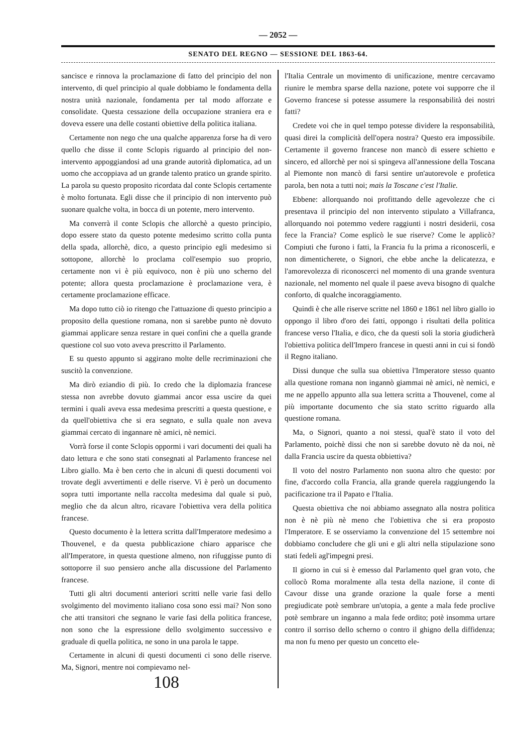— 2052 —
SENATO DEL REGNO — SESSIONE DEL 1863-64.
sancisce e rinnova la proclamazione di fatto del principio del non intervento, di quel principio al quale dobbiamo le fondamenta della nostra unità nazionale, fondamenta per tal modo afforzate e consolidate. Questa cessazione della occupazione straniera era e doveva essere una delle costanti obiettive della politica italiana.
Certamente non nego che una qualche apparenza forse ha di vero quello che disse il conte Sclopis riguardo al principio del non-intervento appoggiandosi ad una grande autorità diplomatica, ad un uomo che accoppiava ad un grande talento pratico un grande spirito. La parola su questo proposito ricordata dal conte Sclopis certamente è molto fortunata. Egli disse che il principio di non intervento può suonare qualche volta, in bocca di un potente, mero intervento.
Ma converrà il conte Sclopis che allorchè a questo principio, dopo essere stato da questo potente medesimo scritto colla punta della spada, allorchè, dico, a questo principio egli medesimo si sottopone, allorchè lo proclama coll'esempio suo proprio, certamente non vi è più equivoco, non è più uno scherno del potente; allora questa proclamazione è proclamazione vera, è certamente proclamazione efficace.
Ma dopo tutto ciò io ritengo che l'attuazione di questo principio a proposito della questione romana, non si sarebbe punto nè dovuto giammai applicare senza restare in quei confini che a quella grande questione col suo voto aveva prescritto il Parlamento.
E su questo appunto si aggirano molte delle recriminazioni che suscitò la convenzione.
Ma dirò eziandio di più. Io credo che la diplomazia francese stessa non avrebbe dovuto giammai ancor essa uscire da quei termini i quali aveva essa medesima prescritti a questa questione, e da quell'obiettiva che si era segnato, e sulla quale non aveva giammai cercato di ingannare nè amici, nè nemici.
Vorrà forse il conte Sclopis oppormi i vari documenti dei quali ha dato lettura e che sono stati consegnati al Parlamento francese nel Libro giallo. Ma è ben certo che in alcuni di questi documenti voi trovate degli avvertimenti e delle riserve. Vi è però un documento sopra tutti importante nella raccolta medesima dal quale si può, meglio che da alcun altro, ricavare l'obiettiva vera della politica francese.
Questo documento è la lettera scritta dall'Imperatore medesimo a Thouvenel, e da questa pubblicazione chiaro apparisce che all'Imperatore, in questa questione almeno, non rifuggisse punto di sottoporre il suo pensiero anche alla discussione del Parlamento francese.
Tutti gli altri documenti anteriori scritti nelle varie fasi dello svolgimento del movimento italiano cosa sono essi mai? Non sono che atti transitori che segnano le varie fasi della politica francese, non sono che la espressione dello svolgimento successivo e graduale di quella politica, ne sono in una parola le tappe.
Certamente in alcuni di questi documenti ci sono delle riserve. Ma, Signori, mentre noi compievamo nel-
108
l'Italia Centrale un movimento di unificazione, mentre cercavamo riunire le membra sparse della nazione, potete voi supporre che il Governo francese si potesse assumere la responsabilità dei nostri fatti?
Credete voi che in quel tempo potesse dividere la responsabilità, quasi direi la complicità dell'opera nostra? Questo era impossibile. Certamente il governo francese non mancò di essere schietto e sincero, ed allorchè per noi si spingeva all'annessione della Toscana al Piemonte non mancò di farsi sentire un'autorevole e profetica parola, ben nota a tutti noi; mais la Toscane c'est l'Italie.
Ebbene: allorquando noi profittando delle agevolezze che ci presentava il principio del non intervento stipulato a Villafranca, allorquando noi potemmo vedere raggiunti i nostri desiderii, cosa fece la Francia? Come esplicò le sue riserve? Come le applicò? Compiuti che furono i fatti, la Francia fu la prima a riconoscerli, e non dimenticherete, o Signori, che ebbe anche la delicatezza, e l'amorevolezza di riconoscerci nel momento di una grande sventura nazionale, nel momento nel quale il paese aveva bisogno di qualche conforto, di qualche incoraggiamento.
Quindi è che alle riserve scritte nel 1860 e 1861 nel libro giallo io oppongo il libro d'oro dei fatti, oppongo i risultati della politica francese verso l'Italia, e dico, che da questi soli la storia giudicherà l'obiettiva politica dell'Impero francese in questi anni in cui si fondò il Regno italiano.
Dissi dunque che sulla sua obiettiva l'Imperatore stesso quanto alla questione romana non ingannò giammai nè amici, nè nemici, e me ne appello appunto alla sua lettera scritta a Thouvenel, come al più importante documento che sia stato scritto riguardo alla questione romana.
Ma, o Signori, quanto a noi stessi, qual'è stato il voto del Parlamento, poichè dissi che non si sarebbe dovuto nè da noi, nè dalla Francia uscire da questa obbiettiva?
Il voto del nostro Parlamento non suona altro che questo: por fine, d'accordo colla Francia, alla grande querela raggiungendo la pacificazione tra il Papato e l'Italia.
Questa obiettiva che noi abbiamo assegnato alla nostra politica non è nè più nè meno che l'obiettiva che si era proposto l'Imperatore. E se osserviamo la convenzione del 15 settembre noi dobbiamo concludere che gli uni e gli altri nella stipulazione sono stati fedeli agl'impegni presi.
Il giorno in cui si è emesso dal Parlamento quel gran voto, che collocò Roma moralmente alla testa della nazione, il conte di Cavour disse una grande orazione la quale forse a menti pregiudicate potè sembrare un'utopia, a gente a mala fede proclive potè sembrare un inganno a mala fede ordito; potè insomma urtare contro il sorriso dello scherno o contro il ghigno della diffidenza; ma non fu meno per questo un concetto ele-